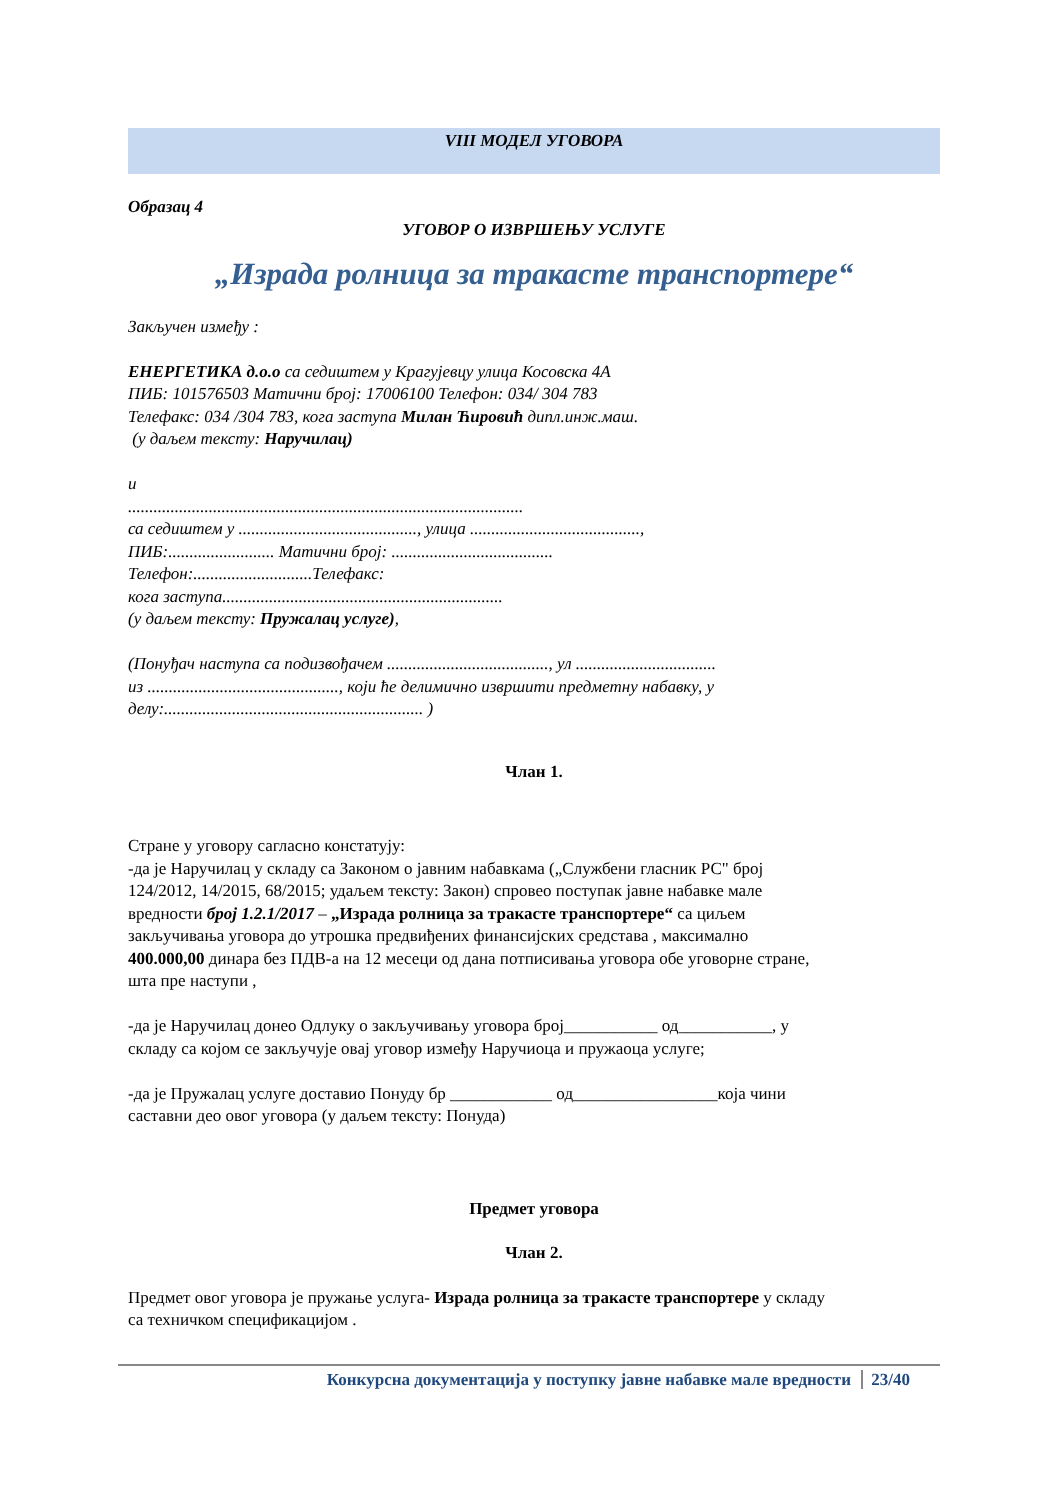VIII МОДЕЛ УГОВОРА
Образац 4
УГОВОР О ИЗВРШЕЊУ УСЛУГЕ
„Израда ролница за тракасте транспортере“
Закључен између :
ЕНЕРГЕТИКА д.о.о са седиштем у Крагујевцу улица Косовска 4А
ПИБ: 101576503 Матични број: 17006100 Телефон: 034/ 304 783
Телефакс: 034 /304 783, кога заступа Милан Ћировић дипл.инж.маш.
(у даљем тексту: Наручилац)
и
.............................................................................................
са седиштем у .........................................., улица ........................................,
ПИБ:......................... Матични број: ......................................
Телефон:............................Телефакс:
кога заступа..................................................................
(у даљем тексту: Пружалац услуге),
(Понуђач наступа са подизвођачем ......................................, ул .................................
из ............................................., који ће делимично извршити предметну набавку, у
делу:............................................................. )
Члан 1.
Стране у уговору сагласно констатују:
-да је Наручилац у складу са Законом о јавним набавкама („Службени гласник РС" број
124/2012, 14/2015, 68/2015; удаљем тексту: Закон) спровео поступак јавне набавке мале
вредности број 1.2.1/2017 – „Израда ролница за тракасте транспортере“ са циљем
закључивања уговора до утрошка предвиђених финансијских средстава , максимално
400.000,00 динара без ПДВ-а на 12 месеци од дана потписивања уговора обе уговорне стране,
шта пре наступи ,
-да је Наручилац донео Одлуку о закључивању уговора број___________ од___________, у
складу са којом се закључује овај уговор између Наручиоца и пружаоца услуге;
-да је Пружалац услуге доставио Понуду бр ____________ од_________________која чини
саставни део овог уговора (у даљем тексту: Понуда)
Предмет уговора
Члан 2.
Предмет овог уговора је пружање услуга- Израда ролница за тракасте транспортере у складу
са техничком спецификацијом .
Конкурсна документација у поступку јавне набавке мале вредности 23/40